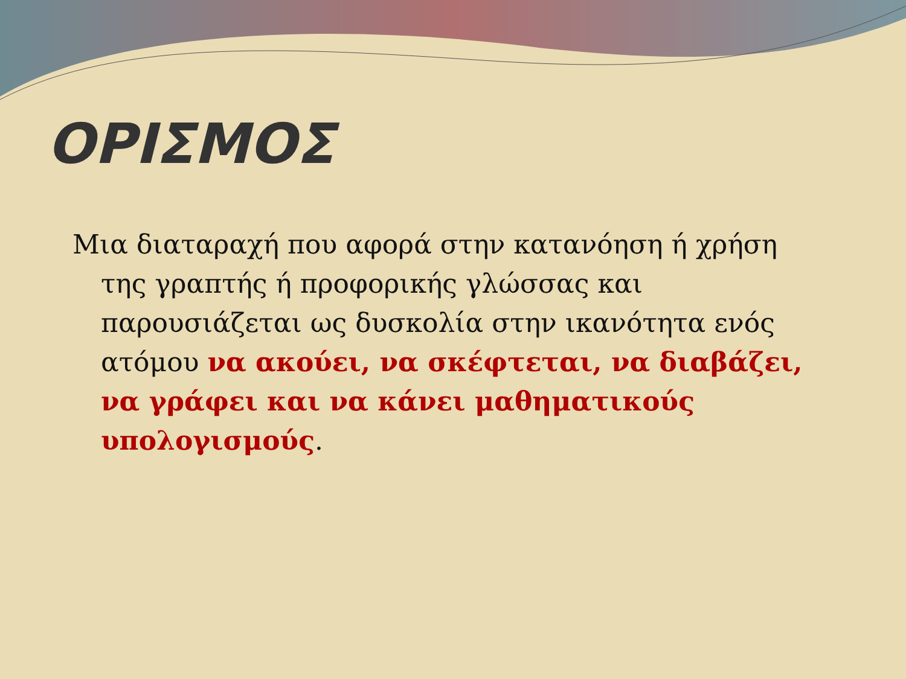ΟΡΙΣΜΟΣ
Μια διαταραχή που αφορά στην κατανόηση ή χρήση της γραπτής ή προφορικής γλώσσας και παρουσιάζεται ως δυσκολία στην ικανότητα ενός ατόμου να ακούει, να σκέφτεται, να διαβάζει, να γράφει και να κάνει μαθηματικούς υπολογισμούς.